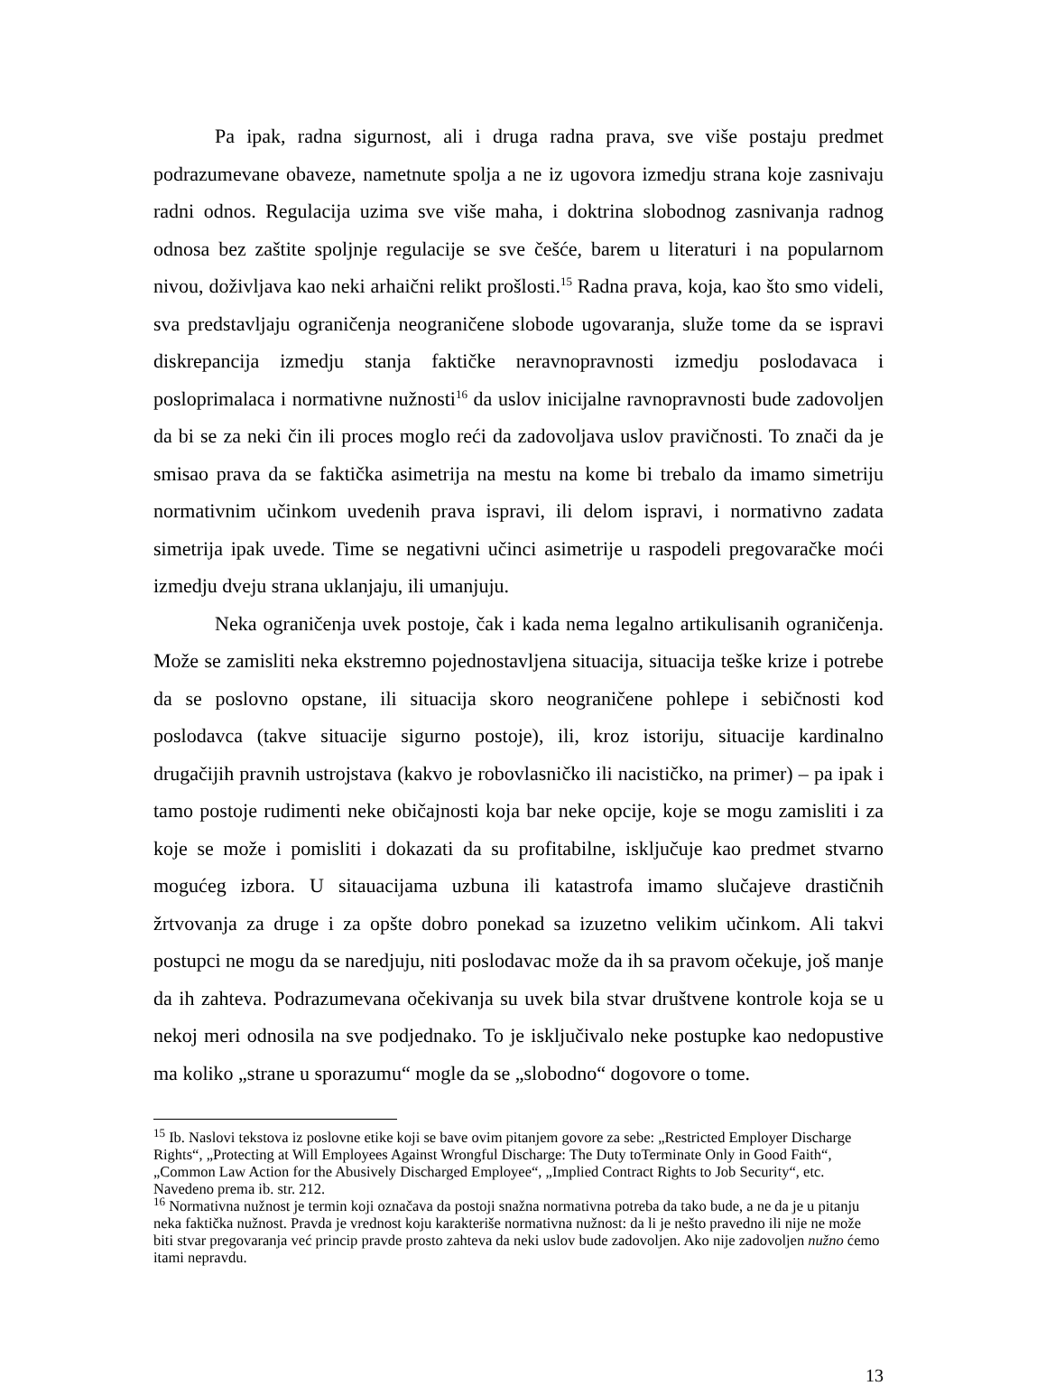Pa ipak, radna sigurnost, ali i druga radna prava, sve više postaju predmet podrazumevane obaveze, nametnute spolja a ne iz ugovora izmedju strana koje zasnivaju radni odnos. Regulacija uzima sve više maha, i doktrina slobodnog zasnivanja radnog odnosa bez zaštite spoljnje regulacije se sve češće, barem u literaturi i na popularnom nivou, doživljava kao neki arhaični relikt prošlosti.<sup>15</sup> Radna prava, koja, kao što smo videli, sva predstavljaju ograničenja neograničene slobode ugovaranja, služe tome da se ispravi diskrepancija izmedju stanja faktičke neravnopravnosti izmedju poslodavaca i posloprimalaca i normativne nužnosti<sup>16</sup> da uslov inicijalne ravnopravnosti bude zadovoljen da bi se za neki čin ili proces moglo reći da zadovoljava uslov pravičnosti. To znači da je smisao prava da se faktička asimetrija na mestu na kome bi trebalo da imamo simetriju normativnim učinkom uvedenih prava ispravi, ili delom ispravi, i normativno zadata simetrija ipak uvede. Time se negativni učinci asimetrije u raspodeli pregovaračke moći izmedju dveju strana uklanjaju, ili umanjuju.
Neka ograničenja uvek postoje, čak i kada nema legalno artikulisanih ograničenja. Može se zamisliti neka ekstremno pojednostavljena situacija, situacija teške krize i potrebe da se poslovno opstane, ili situacija skoro neograničene pohlepe i sebičnosti kod poslodavca (takve situacije sigurno postoje), ili, kroz istoriju, situacije kardinalno drugačijih pravnih ustrojstava (kakvo je robovlasničko ili nacističko, na primer) – pa ipak i tamo postoje rudimenti neke običajnosti koja bar neke opcije, koje se mogu zamisliti i za koje se može i pomisliti i dokazati da su profitabilne, isključuje kao predmet stvarno mogućeg izbora. U sitauacijama uzbuna ili katastrofa imamo slučajeve drastičnih žrtvovanja za druge i za opšte dobro ponekad sa izuzetno velikim učinkom. Ali takvi postupci ne mogu da se naredjuju, niti poslodavac može da ih sa pravom očekuje, još manje da ih zahteva. Podrazumevana očekivanja su uvek bila stvar društvene kontrole koja se u nekoj meri odnosila na sve podjednako. To je isključivalo neke postupke kao nedopustive ma koliko „strane u sporazumu“ mogle da se „slobodno“ dogovore o tome.
<sup>15</sup> Ib. Naslovi tekstova iz poslovne etike koji se bave ovim pitanjem govore za sebe: „Restricted Employer Discharge Rights“, „Protecting at Will Employees Against Wrongful Discharge: The Duty toTerminate Only in Good Faith“, „Common Law Action for the Abusively Discharged Employee“, „Implied Contract Rights to Job Security“, etc. Navedeno prema ib. str. 212.
<sup>16</sup> Normativna nužnost je termin koji označava da postoji snažna normativna potreba da tako bude, a ne da je u pitanju neka faktička nužnost. Pravda je vrednost koju karakteriše normativna nužnost: da li je nešto pravedno ili nije ne može biti stvar pregovaranja već princip pravde prosto zahteva da neki uslov bude zadovoljen. Ako nije zadovoljen nužno ćemo itami nepravdu.
13